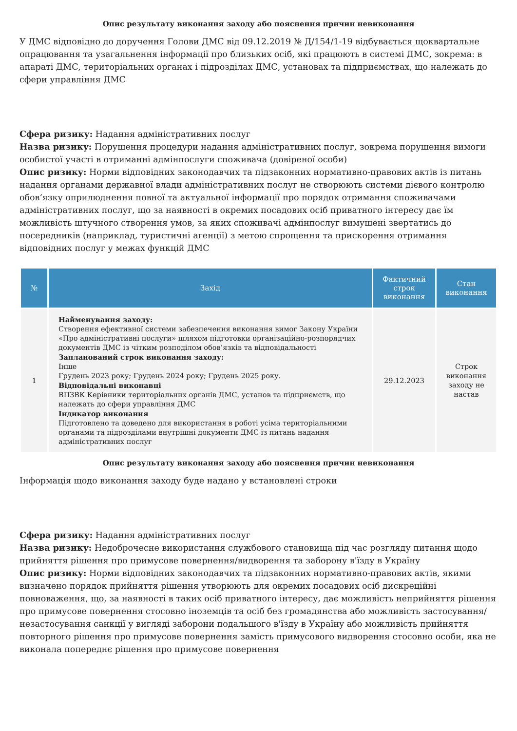Опис результату виконання заходу або пояснення причин невиконання
У ДМС відповідно до доручення Голови ДМС від 09.12.2019 № Д/154/1-19 відбувається щоквартальне опрацювання та узагальнення інформації про близьких осіб, які працюють в системі ДМС, зокрема: в апараті ДМС, територіальних органах і підрозділах ДМС, установах та підприємствах, що належать до сфери управління ДМС
Сфера ризику: Надання адміністративних послуг
Назва ризику: Порушення процедури надання адміністративних послуг, зокрема порушення вимоги особистої участі в отриманні адмінпослуги споживача (довіреної особи)
Опис ризику: Норми відповідних законодавчих та підзаконних нормативно-правових актів із питань надання органами державної влади адміністративних послуг не створюють системи дієвого контролю обов’язку оприлюднення повної та актуальної інформації про порядок отримання споживачами адміністративних послуг, що за наявності в окремих посадових осіб приватного інтересу дає їм можливість штучного створення умов, за яких споживачі адмінпослуг вимушені звертатись до посередників (наприклад, туристичні агенції) з метою спрощення та прискорення отримання відповідних послуг у межах функцій ДМС
| № | Захід | Фактичний строк виконання | Стан виконання |
| --- | --- | --- | --- |
| 1 | Найменування заходу: Створення ефективної системи забезпечення виконання вимог Закону України «Про адміністративні послуги» шляхом підготовки організаційно-розпорядчих документів ДМС із чітким розподілом обов’язків та відповідальності Запланований строк виконання заходу: Інше Грудень 2023 року; Грудень 2024 року; Грудень 2025 року. Відповідальні виконавці ВПЗВК Керівники територіальних органів ДМС, установ та підприємств, що належать до сфери управління ДМС Індикатор виконання Підготовлено та доведено для використання в роботі усіма територіальними органами та підрозділами внутрішні документи ДМС із питань надання адміністративних послуг | 29.12.2023 | Строк виконання заходу не настав |
Опис результату виконання заходу або пояснення причин невиконання
Інформація щодо виконання заходу буде надано у встановлені строки
Сфера ризику: Надання адміністративних послуг
Назва ризику: Недоброчесне використання службового становища під час розгляду питання щодо прийняття рішення про примусове повернення/видворення та заборону в'їзду в Україну
Опис ризику: Норми відповідних законодавчих та підзаконних нормативно-правових актів, якими визначено порядок прийняття рішення утворюють для окремих посадових осіб дискреційні повноваження, що, за наявності в таких осіб приватного інтересу, дає можливість неприйняття рішення про примусове повернення стосовно іноземців та осіб без громадянства або можливість застосування/незастосування санкції у вигляді заборони подальшого в'їзду в Україну або можливість прийняття повторного рішення про примусове повернення замість примусового видворення стосовно особи, яка не виконала попереднє рішення про примусове повернення